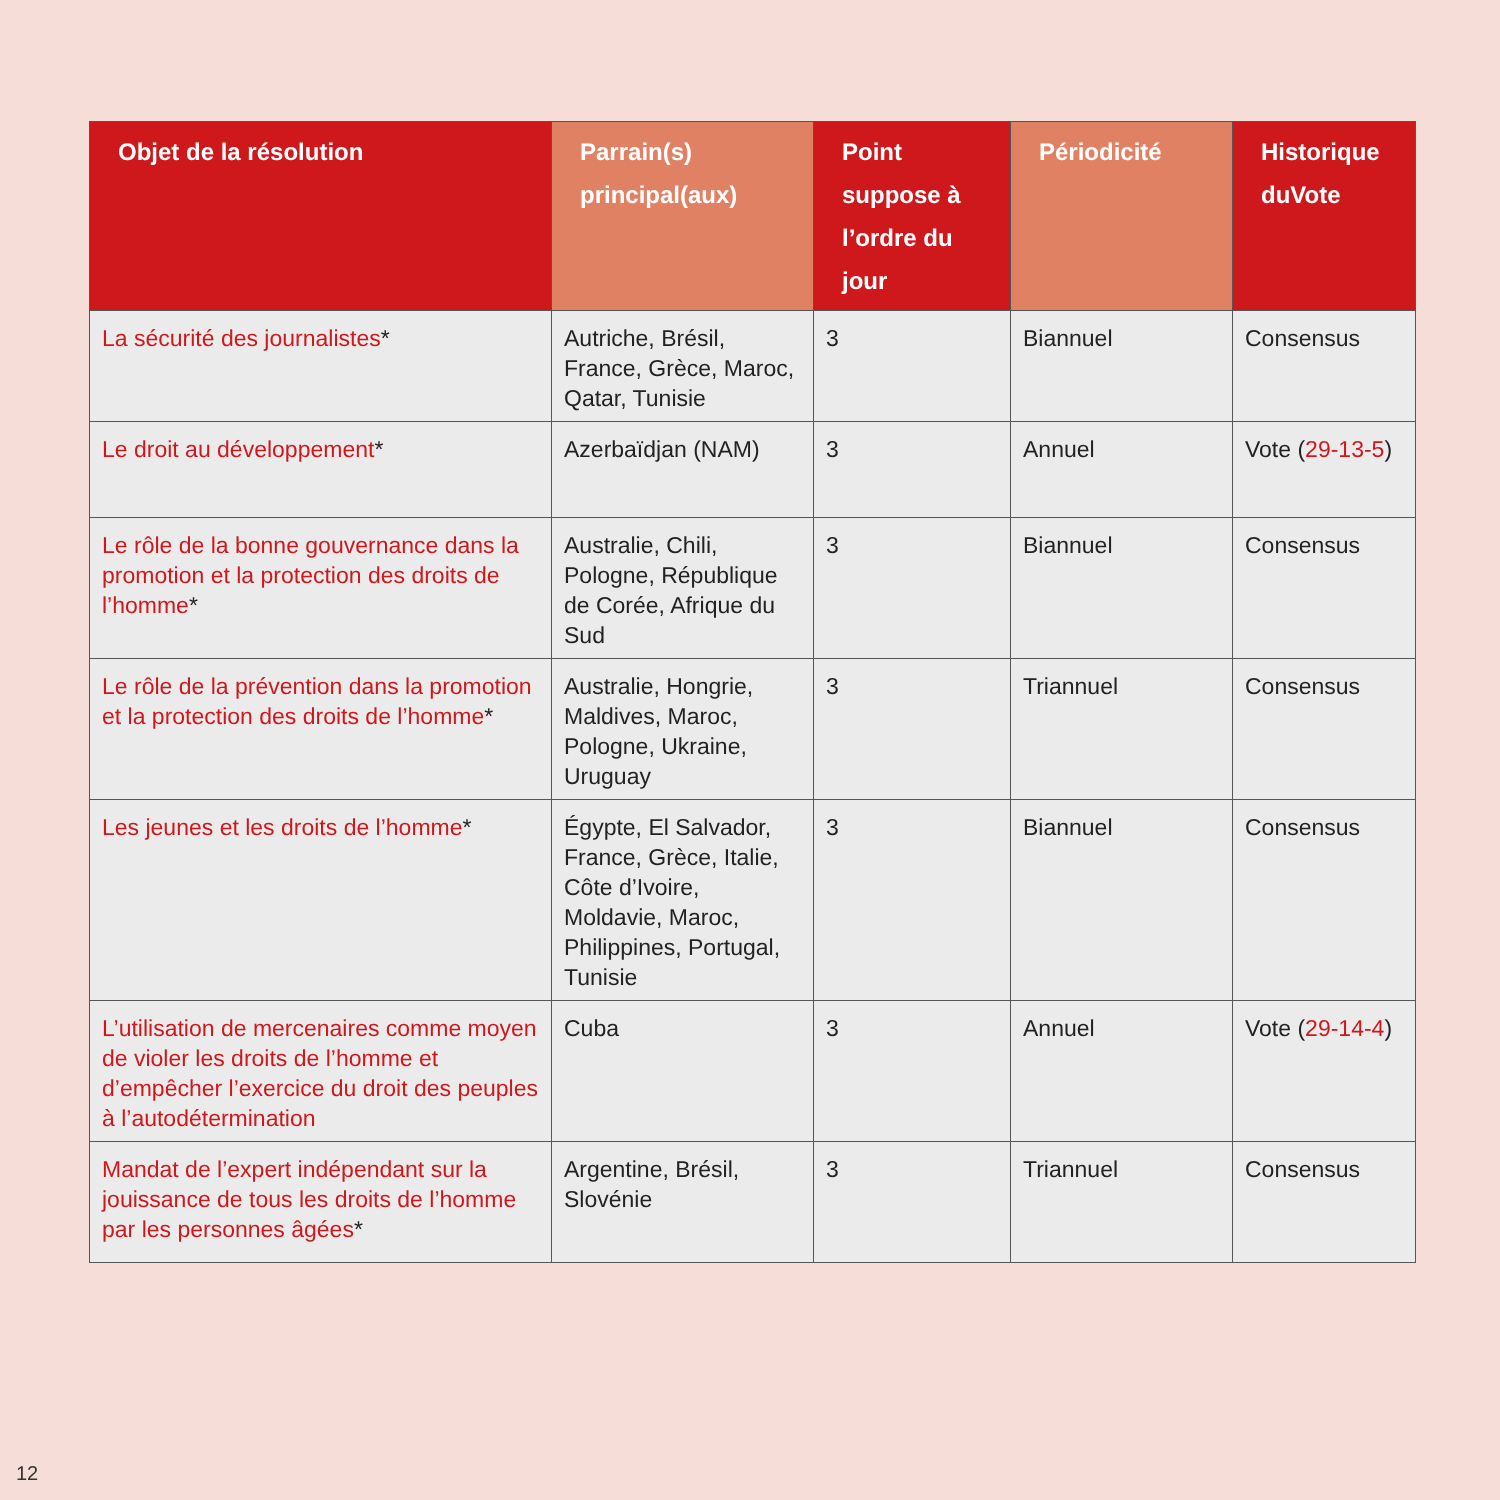| Objet de la résolution | Parrain(s) principal(aux) | Point suppose à l’ordre du jour | Périodicité | Historique duVote |
| --- | --- | --- | --- | --- |
| La sécurité des journalistes * | Autriche, Brésil, France, Grèce, Maroc, Qatar, Tunisie | 3 | Biannuel | Consensus |
| Le droit au développement * | Azerbaïdjan (NAM) | 3 | Annuel | Vote ( 29-13-5 ) |
| Le rôle de la bonne gouvernance dans la promotion et la protection des droits de l’homme * | Australie, Chili, Pologne, République de Corée, Afrique du Sud | 3 | Biannuel | Consensus |
| Le rôle de la prévention dans la promotion et la protection des droits de l’homme * | Australie, Hongrie, Maldives, Maroc, Pologne, Ukraine, Uruguay | 3 | Triannuel | Consensus |
| Les jeunes et les droits de l’homme * | Égypte, El Salvador, France, Grèce, Italie, Côte d’Ivoire, Moldavie, Maroc, Philippines, Portugal, Tunisie | 3 | Biannuel | Consensus |
| L’utilisation de mercenaires comme moyen de violer les droits de l’homme et d’empêcher l’exercice du droit des peuples à l’autodétermination | Cuba | 3 | Annuel | Vote ( 29-14-4 ) |
| Mandat de l’expert indépendant sur la jouissance de tous les droits de l’homme par les personnes âgées * | Argentine, Brésil, Slovénie | 3 | Triannuel | Consensus |
12